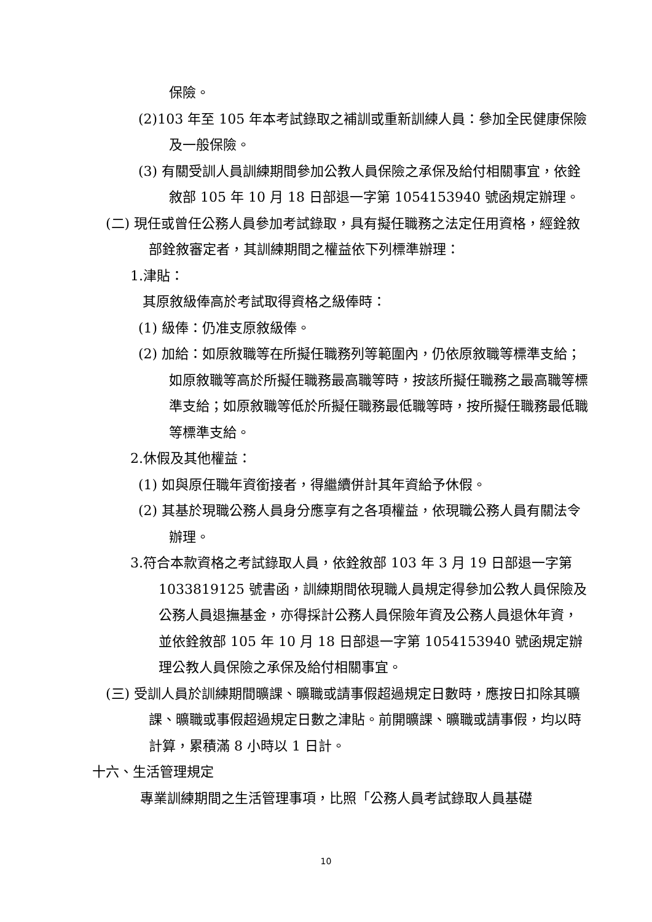保險。
(2)103 年至 105 年本考試錄取之補訓或重新訓練人員：參加全民健康保險及一般保險。
(3) 有關受訓人員訓練期間參加公教人員保險之承保及給付相關事宜，依銓敘部 105 年 10 月 18 日部退一字第 1054153940 號函規定辦理。
(二) 現任或曾任公務人員參加考試錄取，具有擬任職務之法定任用資格，經銓敘部銓敘審定者，其訓練期間之權益依下列標準辦理：
1.津貼：
其原敘級俸高於考試取得資格之級俸時：
(1) 級俸：仍准支原敘級俸。
(2) 加給：如原敘職等在所擬任職務列等範圍內，仍依原敘職等標準支給；如原敘職等高於所擬任職務最高職等時，按該所擬任職務之最高職等標準支給；如原敘職等低於所擬任職務最低職等時，按所擬任職務最低職等標準支給。
2.休假及其他權益：
(1) 如與原任職年資銜接者，得繼續併計其年資給予休假。
(2) 其基於現職公務人員身分應享有之各項權益，依現職公務人員有關法令辦理。
3.符合本款資格之考試錄取人員，依銓敘部 103 年 3 月 19 日部退一字第 1033819125 號書函，訓練期間依現職人員規定得參加公教人員保險及公務人員退撫基金，亦得採計公務人員保險年資及公務人員退休年資，並依銓敘部 105 年 10 月 18 日部退一字第 1054153940 號函規定辦理公教人員保險之承保及給付相關事宜。
(三) 受訓人員於訓練期間曠課、曠職或請事假超過規定日數時，應按日扣除其曠課、曠職或事假超過規定日數之津貼。前開曠課、曠職或請事假，均以時計算，累積滿 8 小時以 1 日計。
十六、生活管理規定
專業訓練期間之生活管理事項，比照「公務人員考試錄取人員基礎
10